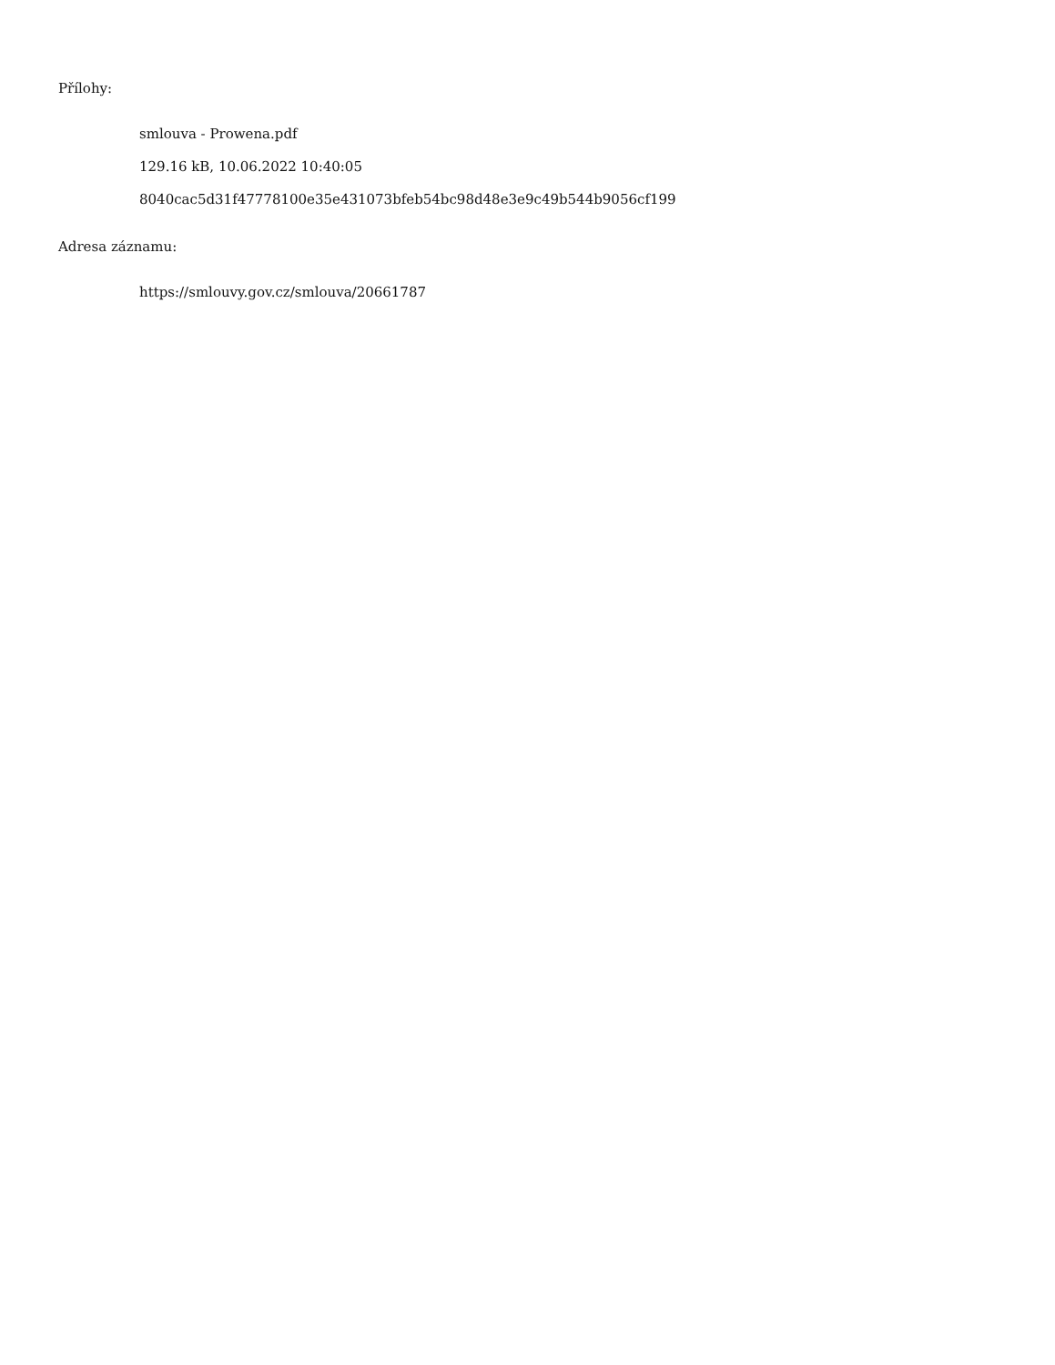Přílohy:
smlouva - Prowena.pdf
129.16 kB, 10.06.2022 10:40:05
8040cac5d31f47778100e35e431073bfeb54bc98d48e3e9c49b544b9056cf199
Adresa záznamu:
https://smlouvy.gov.cz/smlouva/20661787